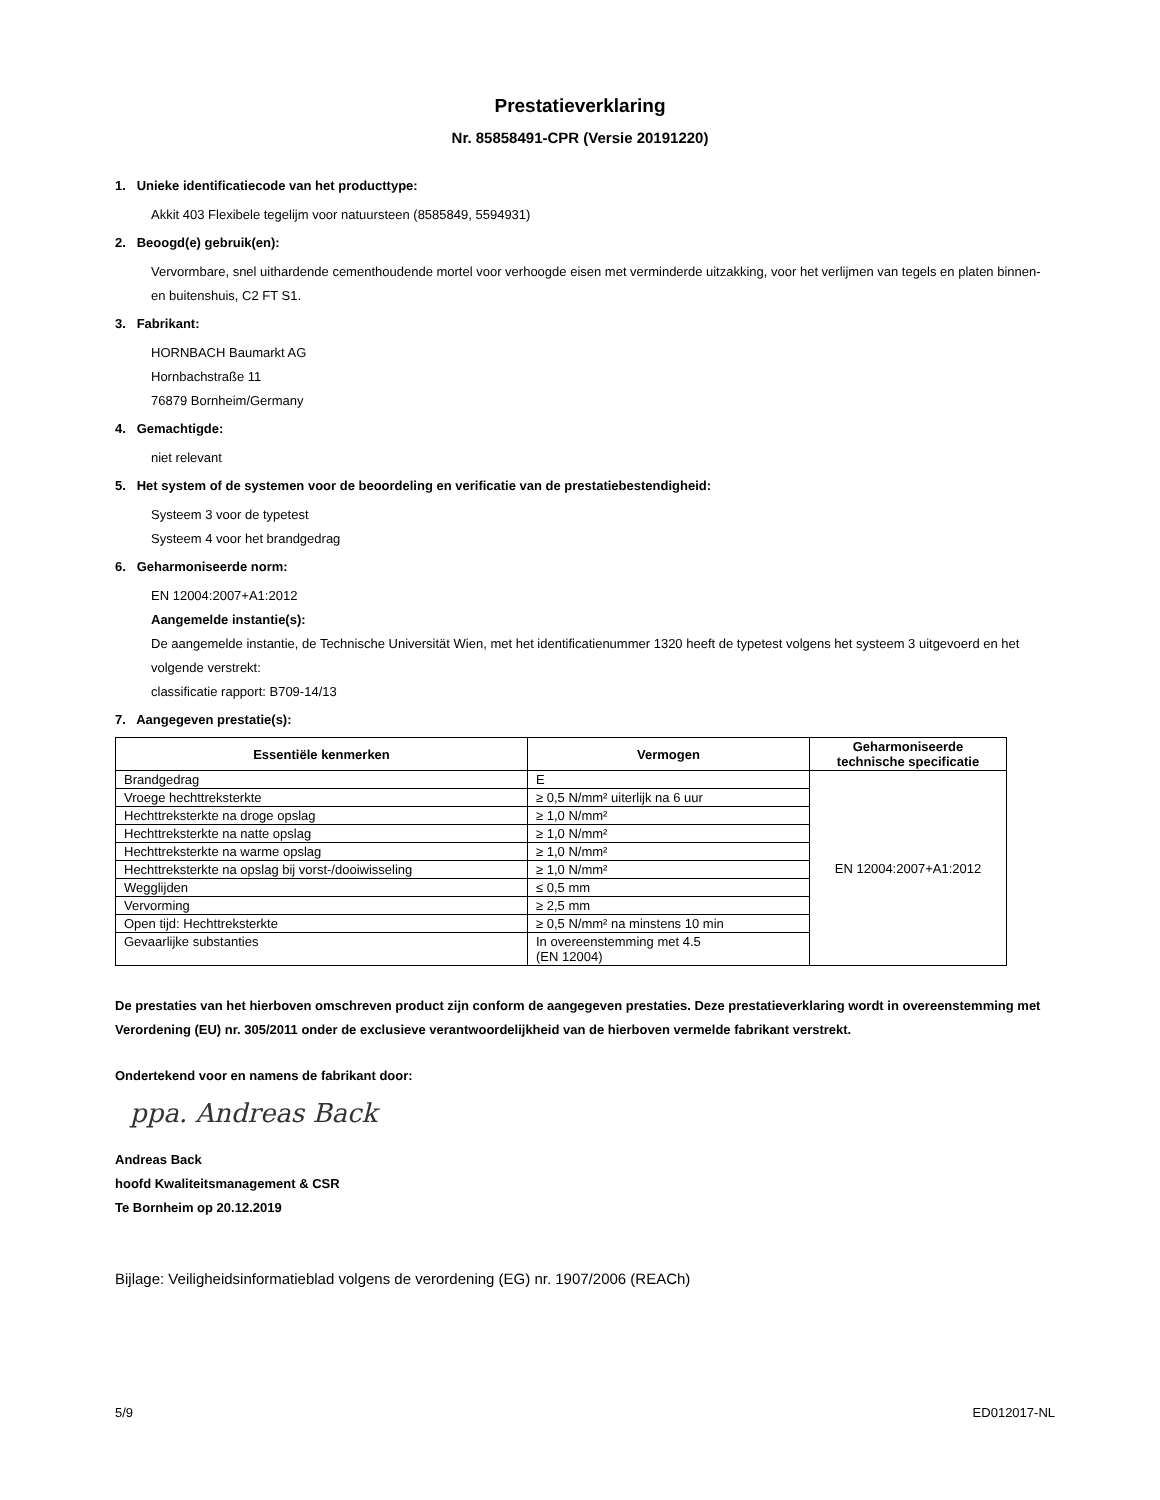Prestatieverklaring
Nr. 85858491-CPR (Versie 20191220)
1. Unieke identificatiecode van het producttype:
Akkit 403 Flexibele tegelijm voor natuursteen (8585849, 5594931)
2. Beoogd(e) gebruik(en):
Vervormbare, snel uithardende cementhoudende mortel voor verhoogde eisen met verminderde uitzakking, voor het verlijmen van tegels en platen binnen- en buitenshuis, C2 FT S1.
3. Fabrikant:
HORNBACH Baumarkt AG
Hornbachstraße 11
76879 Bornheim/Germany
4. Gemachtigde:
niet relevant
5. Het system of de systemen voor de beoordeling en verificatie van de prestatiebestendigheid:
Systeem 3 voor de typetest
Systeem 4 voor het brandgedrag
6. Geharmoniseerde norm:
EN 12004:2007+A1:2012
Aangemelde instantie(s):
De aangemelde instantie, de Technische Universität Wien, met het identificatienummer 1320 heeft de typetest volgens het systeem 3 uitgevoerd en het volgende verstrekt:
classificatie rapport: B709-14/13
7. Aangegeven prestatie(s):
| Essentiële kenmerken | Vermogen | Geharmoniseerde technische specificatie |
| --- | --- | --- |
| Brandgedrag | E | EN 12004:2007+A1:2012 |
| Vroege hechttreksterkte | ≥ 0,5 N/mm² uiterlijk na 6 uur | |
| Hechttreksterkte na droge opslag | ≥ 1,0 N/mm² | |
| Hechttreksterkte na natte opslag | ≥ 1,0 N/mm² | |
| Hechttreksterkte na warme opslag | ≥ 1,0 N/mm² | |
| Hechttreksterkte na opslag bij vorst-/dooiwisseling | ≥ 1,0 N/mm² | |
| Wegglijden | ≤ 0,5 mm | |
| Vervorming | ≥ 2,5 mm | |
| Open tijd: Hechttreksterkte | ≥ 0,5 N/mm² na minstens 10 min | |
| Gevaarlijke substanties | In overeenstemming met 4.5 (EN 12004) | |
De prestaties van het hierboven omschreven product zijn conform de aangegeven prestaties. Deze prestatieverklaring wordt in overeenstemming met Verordening (EU) nr. 305/2011 onder de exclusieve verantwoordelijkheid van de hierboven vermelde fabrikant verstrekt.
Ondertekend voor en namens de fabrikant door:
ppa. Andreas Back
Andreas Back
hoofd Kwaliteitsmanagement & CSR
Te Bornheim op 20.12.2019
Bijlage: Veiligheidsinformatieblad volgens de verordening (EG) nr. 1907/2006 (REACh)
5/9 ED012017-NL